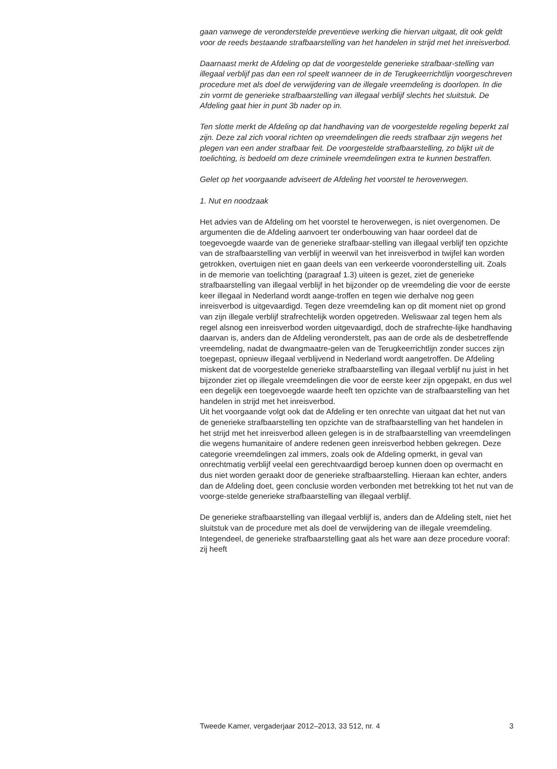gaan vanwege de veronderstelde preventieve werking die hiervan uitgaat, dit ook geldt voor de reeds bestaande strafbaarstelling van het handelen in strijd met het inreisverbod.
Daarnaast merkt de Afdeling op dat de voorgestelde generieke strafbaar-stelling van illegaal verblijf pas dan een rol speelt wanneer de in de Terugkeerrichtlijn voorgeschreven procedure met als doel de verwijdering van de illegale vreemdeling is doorlopen. In die zin vormt de generieke strafbaarstelling van illegaal verblijf slechts het sluitstuk. De Afdeling gaat hier in punt 3b nader op in.
Ten slotte merkt de Afdeling op dat handhaving van de voorgestelde regeling beperkt zal zijn. Deze zal zich vooral richten op vreemdelingen die reeds strafbaar zijn wegens het plegen van een ander strafbaar feit. De voorgestelde strafbaarstelling, zo blijkt uit de toelichting, is bedoeld om deze criminele vreemdelingen extra te kunnen bestraffen.
Gelet op het voorgaande adviseert de Afdeling het voorstel te heroverwegen.
1. Nut en noodzaak
Het advies van de Afdeling om het voorstel te heroverwegen, is niet overgenomen. De argumenten die de Afdeling aanvoert ter onderbouwing van haar oordeel dat de toegevoegde waarde van de generieke strafbaar-stelling van illegaal verblijf ten opzichte van de strafbaarstelling van verblijf in weerwil van het inreisverbod in twijfel kan worden getrokken, overtuigen niet en gaan deels van een verkeerde vooronderstelling uit. Zoals in de memorie van toelichting (paragraaf 1.3) uiteen is gezet, ziet de generieke strafbaarstelling van illegaal verblijf in het bijzonder op de vreemdeling die voor de eerste keer illegaal in Nederland wordt aange-troffen en tegen wie derhalve nog geen inreisverbod is uitgevaardigd. Tegen deze vreemdeling kan op dit moment niet op grond van zijn illegale verblijf strafrechtelijk worden opgetreden. Weliswaar zal tegen hem als regel alsnog een inreisverbod worden uitgevaardigd, doch de strafrechte-lijke handhaving daarvan is, anders dan de Afdeling veronderstelt, pas aan de orde als de desbetreffende vreemdeling, nadat de dwangmaatre-gelen van de Terugkeerrichtlijn zonder succes zijn toegepast, opnieuw illegaal verblijvend in Nederland wordt aangetroffen. De Afdeling miskent dat de voorgestelde generieke strafbaarstelling van illegaal verblijf nu juist in het bijzonder ziet op illegale vreemdelingen die voor de eerste keer zijn opgepakt, en dus wel een degelijk een toegevoegde waarde heeft ten opzichte van de strafbaarstelling van het handelen in strijd met het inreisverbod.
Uit het voorgaande volgt ook dat de Afdeling er ten onrechte van uitgaat dat het nut van de generieke strafbaarstelling ten opzichte van de strafbaarstelling van het handelen in het strijd met het inreisverbod alleen gelegen is in de strafbaarstelling van vreemdelingen die wegens humanitaire of andere redenen geen inreisverbod hebben gekregen. Deze categorie vreemdelingen zal immers, zoals ook de Afdeling opmerkt, in geval van onrechtmatig verblijf veelal een gerechtvaardigd beroep kunnen doen op overmacht en dus niet worden geraakt door de generieke strafbaarstelling. Hieraan kan echter, anders dan de Afdeling doet, geen conclusie worden verbonden met betrekking tot het nut van de voorge-stelde generieke strafbaarstelling van illegaal verblijf.
De generieke strafbaarstelling van illegaal verblijf is, anders dan de Afdeling stelt, niet het sluitstuk van de procedure met als doel de verwijdering van de illegale vreemdeling. Integendeel, de generieke strafbaarstelling gaat als het ware aan deze procedure vooraf: zij heeft
Tweede Kamer, vergaderjaar 2012–2013, 33 512, nr. 4 3